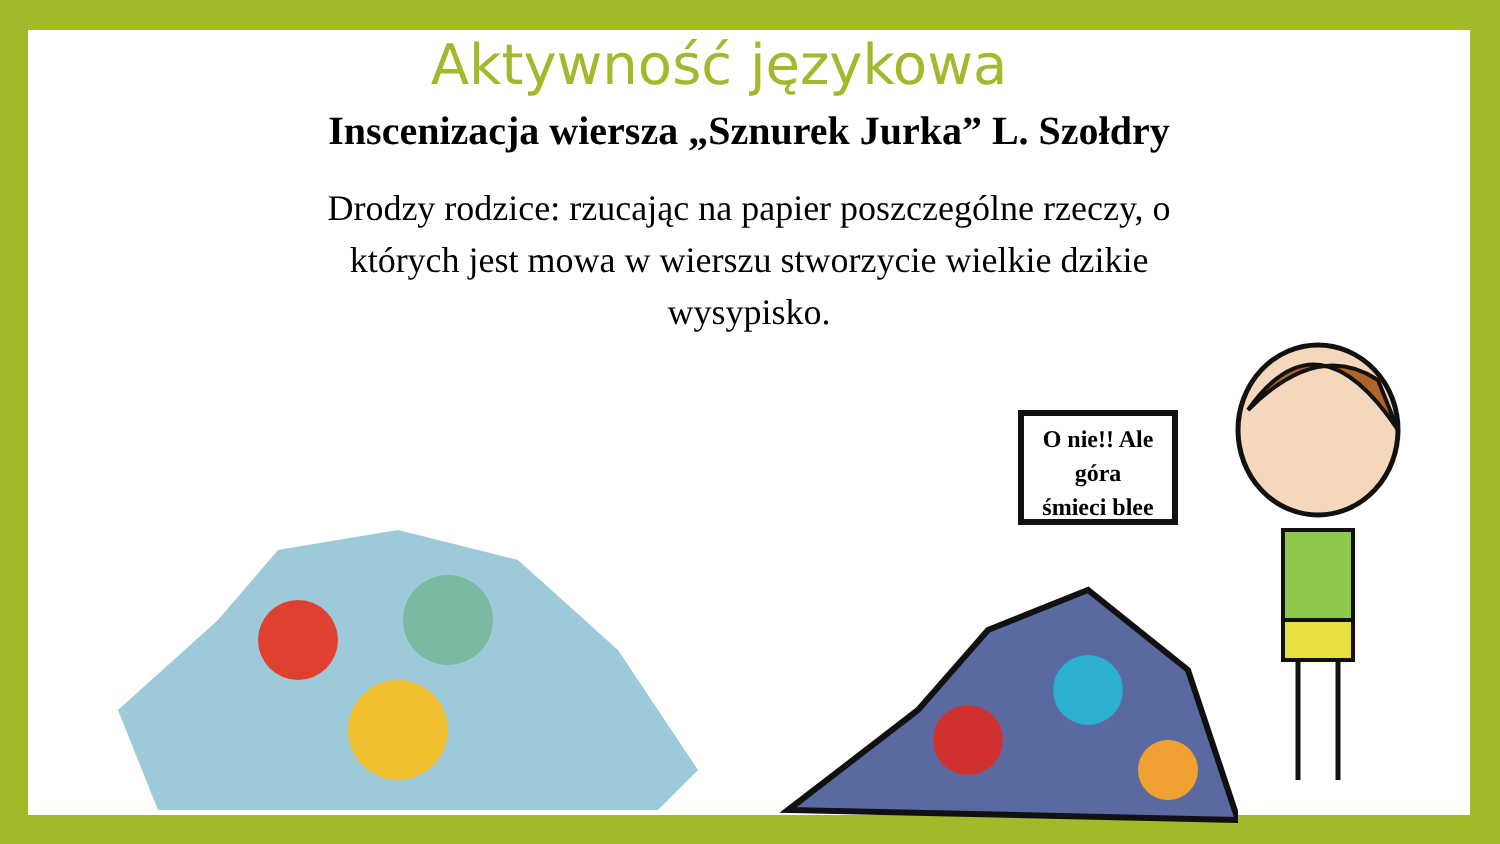Aktywność językowa
Inscenizacja wiersza „Sznurek Jurka” L. Szołdry
Drodzy rodzice: rzucając na papier poszczególne rzeczy, o których jest mowa w wierszu stworzycie wielkie dzikie wysypisko.
O nie!! Ale
góra
śmieci blee